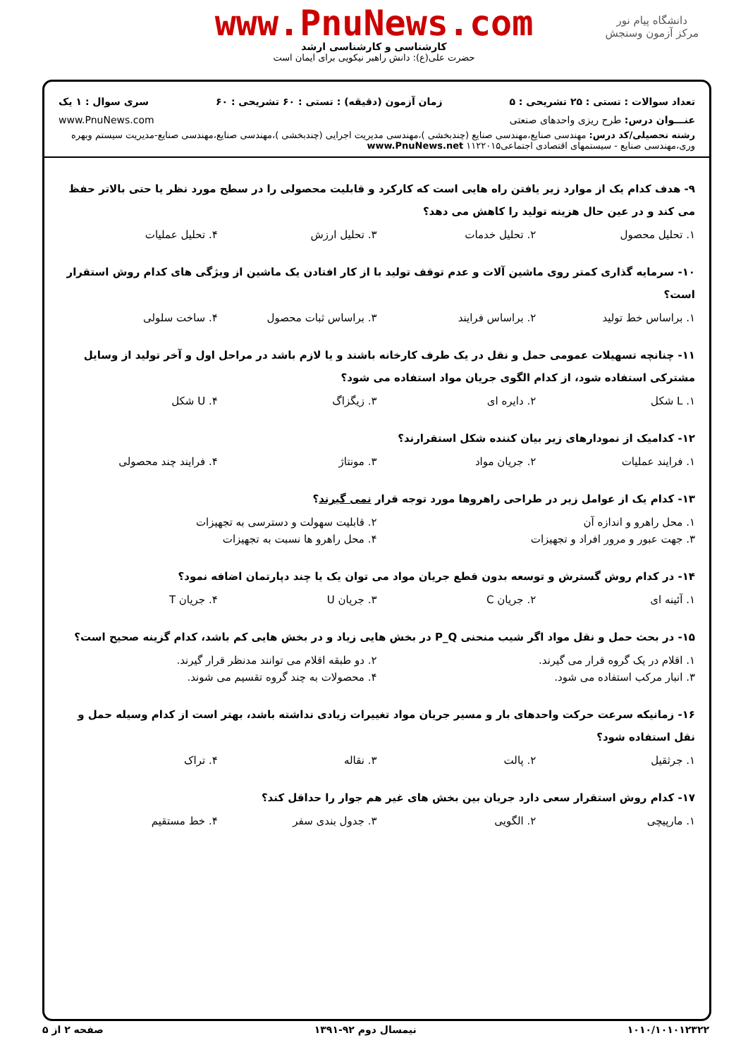دانشگاه پیام نور
مرکز آزمون وسنجش
www.PnuNews.com
کارشناسی و کارشناسی ارشد
حضرت علی(ع): دانش راهبر نیکویی برای ایمان است
تعداد سوالات : تستی : ۲۵ تشریحی : ۵ زمان آزمون (دقیقه) : تستی : ۶۰ تشریحی : ۶۰ سری سوال : ۱ یک
عنـــوان درس: طرح ریزی واحدهای صنعتی www.PnuNews.com
رشته تحصیلی/کد درس: مهندسی صنایع،مهندسی صنایع (چندبخشی )،مهندسی مدیریت اجرایی (چندبخشی )،مهندسی صنایع،مهندسی صنایع-مدیریت سیستم وبهره وری،مهندسی صنایع - سیستمهای اقتصادی اجتماعی۱۱۲۲۰۱۵ www.PnuNews.net
۹- هدف کدام یک از موارد زیر یافتن راه هایی است که کارکرد و قابلیت محصولی را در سطح مورد نظر یا حتی بالاتر حفظ می کند و در عین حال هزینه تولید را کاهش می دهد؟
۱. تحلیل محصول ۲. تحلیل خدمات ۳. تحلیل ارزش ۴. تحلیل عملیات
۱۰- سرمایه گذاری کمتر روی ماشین آلات و عدم توقف تولید با از کار افتادن یک ماشین از ویژگی های کدام روش استقرار است؟
۱. براساس خط تولید ۲. براساس فرایند ۳. براساس ثبات محصول ۴. ساخت سلولی
۱۱- چنانچه تسهیلات عمومی حمل و نقل در یک طرف کارخانه باشند و یا لازم باشد در مراحل اول و آخر تولید از وسایل مشترکی استفاده شود، از کدام الگوی جریان مواد استفاده می شود؟
۱. L شکل ۲. دایره ای ۳. زیگزاگ ۴. U شکل
۱۲- کدامیک از نمودارهای زیر بیان کننده شکل استقرارند؟
۱. فرایند عملیات ۲. جریان مواد ۳. مونتاژ ۴. فرایند چند محصولی
۱۳- کدام یک از عوامل زیر در طراحی راهروها مورد توجه قرار نمی گیرند؟
۱. محل راهرو و اندازه آن ۲. قابلیت سهولت و دسترسی به تجهیزات
۳. جهت عبور و مرور افراد و تجهیزات ۴. محل راهرو ها نسبت به تجهیزات
۱۴- در کدام روش گسترش و توسعه بدون قطع جریان مواد می توان یک یا چند دپارتمان اضافه نمود؟
۱. آئینه ای ۲. جریان C ۳. جریان U ۴. جریان T
۱۵- در بحث حمل و نقل مواد اگر شیب منحنی P_Q در بخش هایی زیاد و در بخش هایی کم باشد، کدام گزینه صحیح است؟
۱. اقلام در یک گروه قرار می گیرند. ۲. دو طبقه اقلام می توانند مدنظر قرار گیرند.
۳. انبار مرکب استفاده می شود. ۴. محصولات به چند گروه تقسیم می شوند.
۱۶- زمانیکه سرعت حرکت واحدهای بار و مسیر جریان مواد تغییرات زیادی نداشته باشد، بهتر است از کدام وسیله حمل و نقل استفاده شود؟
۱. جرثقیل ۲. پالت ۳. نقاله ۴. تراک
۱۷- کدام روش استقرار سعی دارد جریان بین بخش های غیر هم جوار را حداقل کند؟
۱. مارپیچی ۲. الگویی ۳. جدول بندی سفر ۴. خط مستقیم
۱۰۱۰/۱۰۱۰۱۲۳۲۲ نیمسال دوم ۹۲-۱۳۹۱ صفحه ۲ از ۵